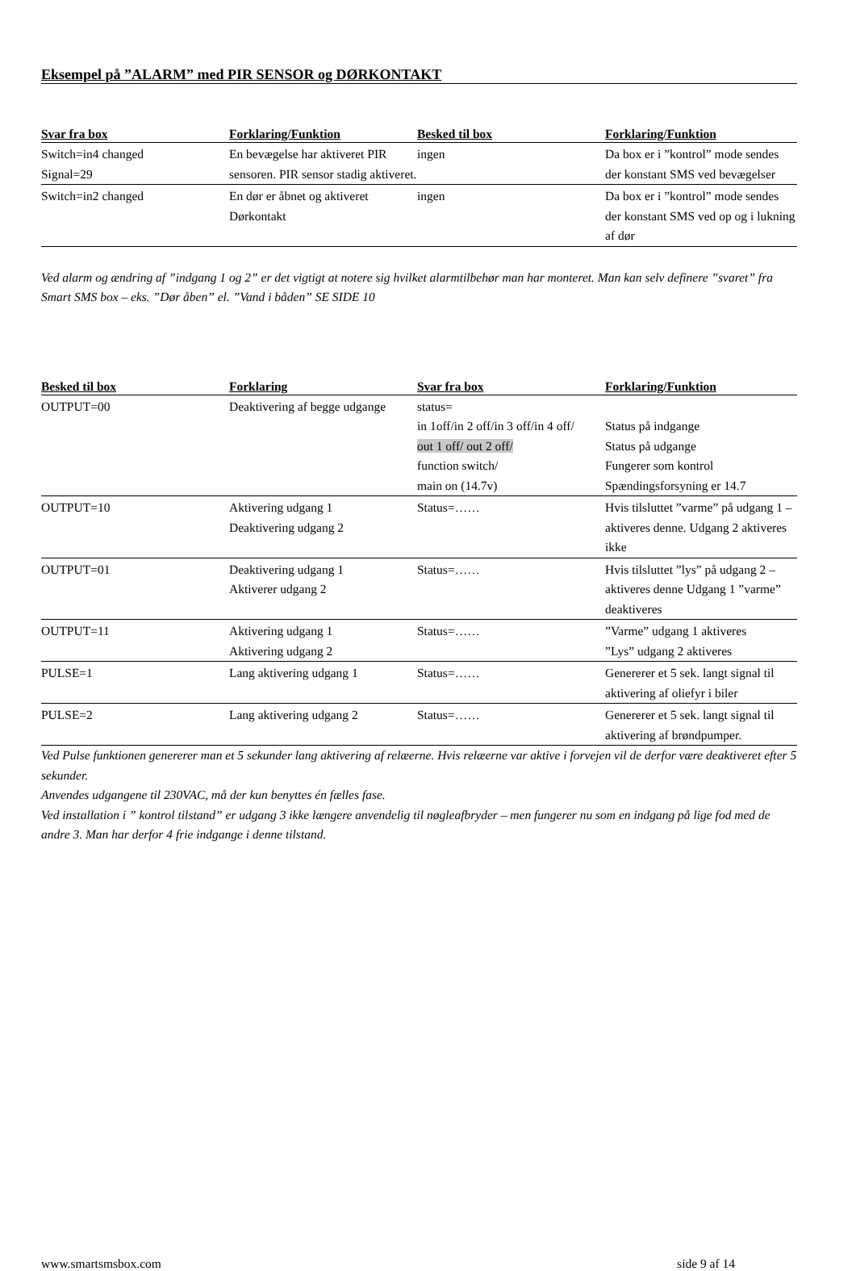Eksempel på ”ALARM” med PIR SENSOR og DØRKONTAKT
| Svar fra box | Forklaring/Funktion | Besked til box | Forklaring/Funktion |
| --- | --- | --- | --- |
| Switch=in4 changed Signal=29 | En bevægelse har aktiveret PIR sensoren. PIR sensor stadig aktiveret. | ingen | Da box er i ”kontrol” mode sendes der konstant SMS ved bevægelser |
| Switch=in2 changed | En dør er åbnet og aktiveret Dørkontakt | ingen | Da box er i ”kontrol” mode sendes der konstant SMS ved op og i lukning af dør |
Ved alarm og ændring af ”indgang 1 og 2” er det vigtigt at notere sig hvilket alarmtilbehør man har monteret. Man kan selv definere ”svaret” fra Smart SMS box – eks. ”Dør åben” el. ”Vand i båden” SE SIDE 10
| Besked til box | Forklaring | Svar fra box | Forklaring/Funktion |
| --- | --- | --- | --- |
| OUTPUT=00 | Deaktivering af begge udgange | status= in 1off/in 2 off/in 3 off/in 4 off/ out 1 off/ out 2 off/ function switch/ main on (14.7v) | Status på indgange Status på udgange Fungerer som kontrol Spændingsforsyning er 14.7 |
| OUTPUT=10 | Aktivering udgang 1 Deaktivering udgang 2 | Status=…… | Hvis tilsluttet ”varme” på udgang 1 – aktiveres denne. Udgang 2 aktiveres ikke |
| OUTPUT=01 | Deaktivering udgang 1 Aktiverer udgang 2 | Status=…… | Hvis tilsluttet ”lys” på udgang 2 – aktiveres denne Udgang 1 ”varme” deaktiveres |
| OUTPUT=11 | Aktivering udgang 1 Aktivering udgang 2 | Status=…… | ”Varme” udgang 1 aktiveres ”Lys” udgang 2 aktiveres |
| PULSE=1 | Lang aktivering udgang 1 | Status=…… | Genererer et 5 sek. langt signal til aktivering af oliefyr i biler |
| PULSE=2 | Lang aktivering udgang 2 | Status=…… | Genererer et 5 sek. langt signal til aktivering af brøndpumper. |
Ved Pulse funktionen genererer man et 5 sekunder lang aktivering af relæerne. Hvis relæerne var aktive i forvejen vil de derfor være deaktiveret efter 5 sekunder.
Anvendes udgangene til 230VAC, må der kun benyttes én fælles fase.
Ved installation i ” kontrol tilstand” er udgang 3 ikke længere anvendelig til nøgleafbryder – men fungerer nu som en indgang på lige fod med de andre 3. Man har derfor 4 frie indgange i denne tilstand.
www.smartsmsbox.com side 9 af 14